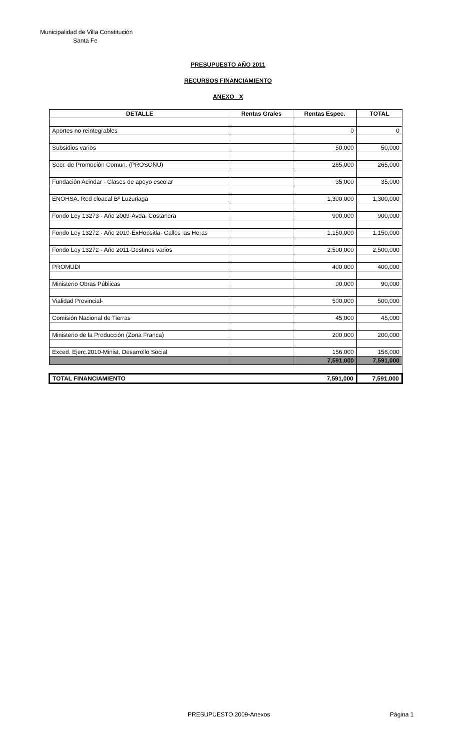Municipalidad de Villa Constitución
Santa Fe
PRESUPUESTO AÑO 2011
RECURSOS FINANCIAMIENTO
ANEXO X
| DETALLE | Rentas Grales | Rentas Espec. | TOTAL |
| --- | --- | --- | --- |
| Aportes no reintegrables | | 0 | 0 |
| Subsidios varios | | 50,000 | 50,000 |
| Secr. de Promoción Comun. (PROSONU) | | 265,000 | 265,000 |
| Fundación Acindar - Clases de apoyo escolar | | 35,000 | 35,000 |
| ENOHSA. Red cloacal Bº Luzuriaga | | 1,300,000 | 1,300,000 |
| Fondo Ley 13273 - Año 2009-Avda. Costanera | | 900,000 | 900,000 |
| Fondo Ley 13272 - Año 2010-ExHopsitla- Calles las Heras | | 1,150,000 | 1,150,000 |
| Fondo Ley 13272 - Año 2011-Destinos varios | | 2,500,000 | 2,500,000 |
| PROMUDI | | 400,000 | 400,000 |
| Ministerio Obras Públicas | | 90,000 | 90,000 |
| Vialidad Provincial- | | 500,000 | 500,000 |
| Comisión Nacional de Tierras | | 45,000 | 45,000 |
| Ministerio de la Producción (Zona Franca) | | 200,000 | 200,000 |
| Exced. Ejerc.2010-Minist. Desarrollo Social | | 156,000 | 156,000 |
| | | 7,591,000 | 7,591,000 |
| TOTAL FINANCIAMIENTO | | 7,591,000 | 7,591,000 |
PRESUPUESTO 2009-Anexos Página 1